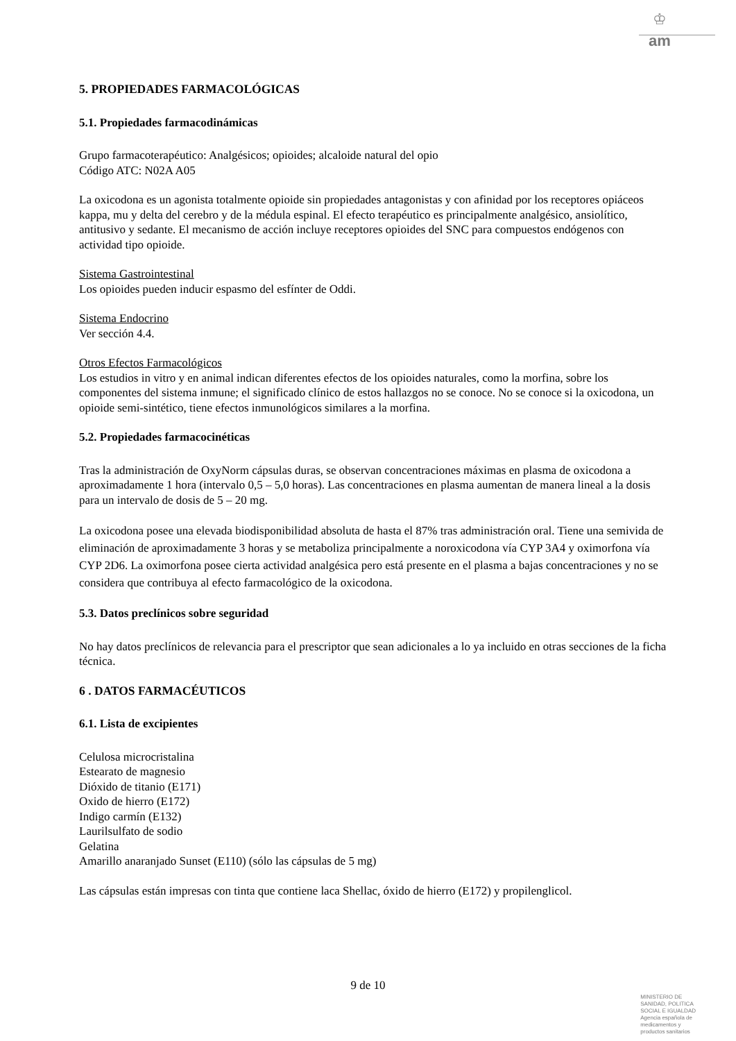♔
am
5. PROPIEDADES FARMACOLÓGICAS
5.1. Propiedades farmacodinámicas
Grupo farmacoterapéutico: Analgésicos; opioides; alcaloide natural del opio
Código ATC: N02A A05
La oxicodona es un agonista totalmente opioide sin propiedades antagonistas y con afinidad por los receptores opiáceos kappa, mu y delta del cerebro y de la médula espinal. El efecto terapéutico es principalmente analgésico, ansiolítico, antitusivo y sedante. El mecanismo de acción incluye receptores opioides del SNC para compuestos endógenos con actividad tipo opioide.
Sistema Gastrointestinal
Los opioides pueden inducir espasmo del esfínter de Oddi.
Sistema Endocrino
Ver sección 4.4.
Otros Efectos Farmacológicos
Los estudios in vitro y en animal indican diferentes efectos de los opioides naturales, como la morfina, sobre los componentes del sistema inmune; el significado clínico de estos hallazgos no se conoce. No se conoce si la oxicodona, un opioide semi-sintético, tiene efectos inmunológicos similares a la morfina.
5.2. Propiedades farmacocinéticas
Tras la administración de OxyNorm cápsulas duras, se observan concentraciones máximas en plasma de oxicodona a aproximadamente 1 hora (intervalo 0,5 – 5,0 horas). Las concentraciones en plasma aumentan de manera lineal a la dosis para un intervalo de dosis de 5 – 20 mg.
La oxicodona posee una elevada biodisponibilidad absoluta de hasta el 87% tras administración oral. Tiene una semivida de eliminación de aproximadamente 3 horas y se metaboliza principalmente a noroxicodona vía CYP 3A4 y oximorfona vía CYP 2D6. La oximorfona posee cierta actividad analgésica pero está presente en el plasma a bajas concentraciones y no se considera que contribuya al efecto farmacológico de la oxicodona.
5.3. Datos preclínicos sobre seguridad
No hay datos preclínicos de relevancia para el prescriptor que sean adicionales a lo ya incluido en otras secciones de la ficha técnica.
6 . DATOS FARMACÉUTICOS
6.1. Lista de excipientes
Celulosa microcristalina
Estearato de magnesio
Dióxido de titanio (E171)
Oxido de hierro (E172)
Indigo carmín (E132)
Laurilsulfato de sodio
Gelatina
Amarillo anaranjado Sunset (E110) (sólo las cápsulas de 5 mg)
Las cápsulas están impresas con tinta que contiene laca Shellac, óxido de hierro (E172) y propilenglicol.
9 de 10
MINISTERIO DE
SANIDAD, POLITICA
SOCIAL E IGUALDAD
Agencia española de
medicamentos y
productos sanitarios